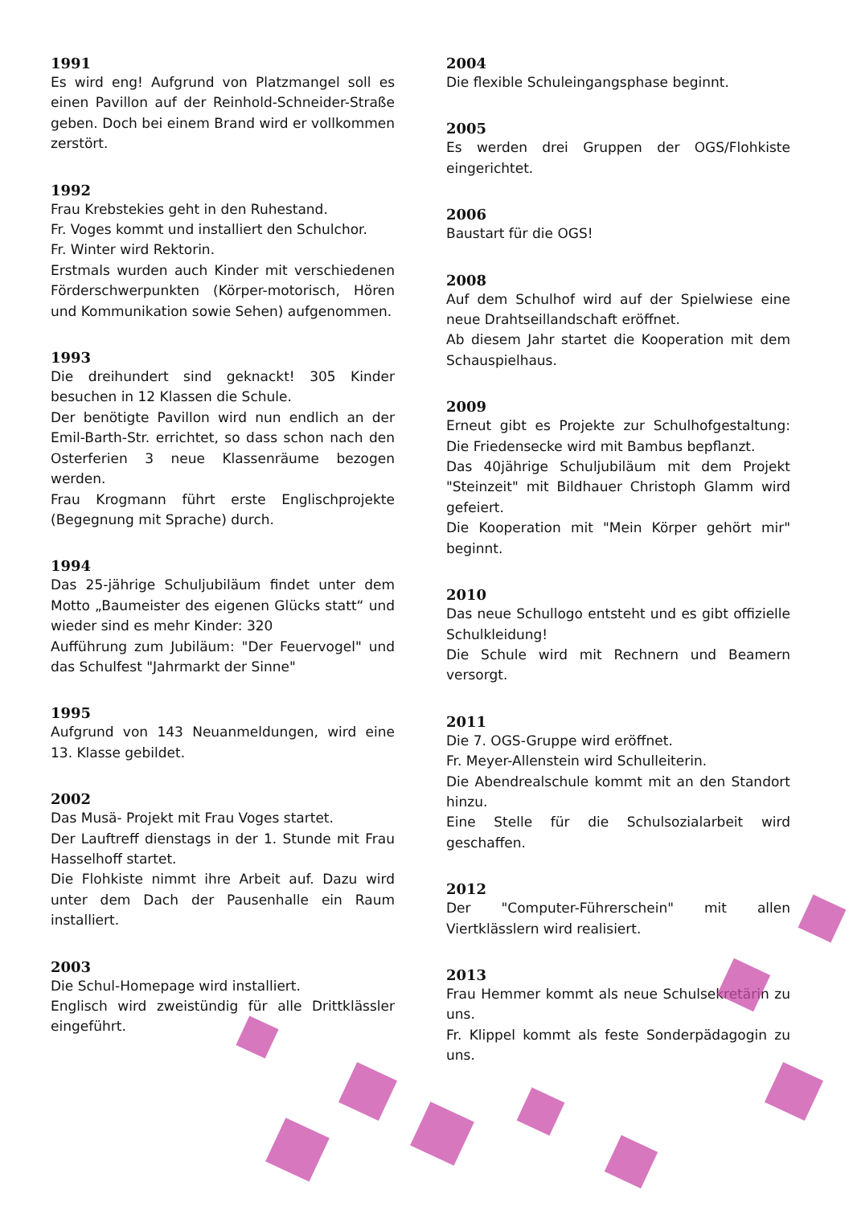1991
Es wird eng! Aufgrund von Platzmangel soll es einen Pavillon auf der Reinhold-Schneider-Straße geben. Doch bei einem Brand wird er vollkommen zerstört.
1992
Frau Krebstekies geht in den Ruhestand.
Fr. Voges kommt und installiert den Schulchor.
Fr. Winter wird Rektorin.
Erstmals wurden auch Kinder mit verschiedenen Förderschwerpunkten (Körper-motorisch, Hören und Kommunikation sowie Sehen) aufgenommen.
1993
Die dreihundert sind geknackt! 305 Kinder besuchen in 12 Klassen die Schule.
Der benötigte Pavillon wird nun endlich an der Emil-Barth-Str. errichtet, so dass schon nach den Osterferien 3 neue Klassenräume bezogen werden.
Frau Krogmann führt erste Englischprojekte (Begegnung mit Sprache) durch.
1994
Das 25-jährige Schuljubiläum findet unter dem Motto „Baumeister des eigenen Glücks statt“ und wieder sind es mehr Kinder: 320
Aufführung zum Jubiläum: "Der Feuervogel" und das Schulfest "Jahrmarkt der Sinne"
1995
Aufgrund von 143 Neuanmeldungen, wird eine 13. Klasse gebildet.
2002
Das Musä- Projekt mit Frau Voges startet.
Der Lauftreff dienstags in der 1. Stunde mit Frau Hasselhoff startet.
Die Flohkiste nimmt ihre Arbeit auf. Dazu wird unter dem Dach der Pausenhalle ein Raum installiert.
2003
Die Schul-Homepage wird installiert.
Englisch wird zweistündig für alle Drittklässler eingeführt.
2004
Die flexible Schuleingangsphase beginnt.
2005
Es werden drei Gruppen der OGS/Flohkiste eingerichtet.
2006
Baustart für die OGS!
2008
Auf dem Schulhof wird auf der Spielwiese eine neue Drahtseillandschaft eröffnet.
Ab diesem Jahr startet die Kooperation mit dem Schauspielhaus.
2009
Erneut gibt es Projekte zur Schulhofgestaltung: Die Friedensecke wird mit Bambus bepflanzt.
Das 40jährige Schuljubiläum mit dem Projekt "Steinzeit" mit Bildhauer Christoph Glamm wird gefeiert.
Die Kooperation mit "Mein Körper gehört mir" beginnt.
2010
Das neue Schullogo entsteht und es gibt offizielle Schulkleidung!
Die Schule wird mit Rechnern und Beamern versorgt.
2011
Die 7. OGS-Gruppe wird eröffnet.
Fr. Meyer-Allenstein wird Schulleiterin.
Die Abendrealschule kommt mit an den Standort hinzu.
Eine Stelle für die Schulsozialarbeit wird geschaffen.
2012
Der "Computer-Führerschein" mit allen Viertklässlern wird realisiert.
2013
Frau Hemmer kommt als neue Schulsekretärin zu uns.
Fr. Klippel kommt als feste Sonderpädagogin zu uns.